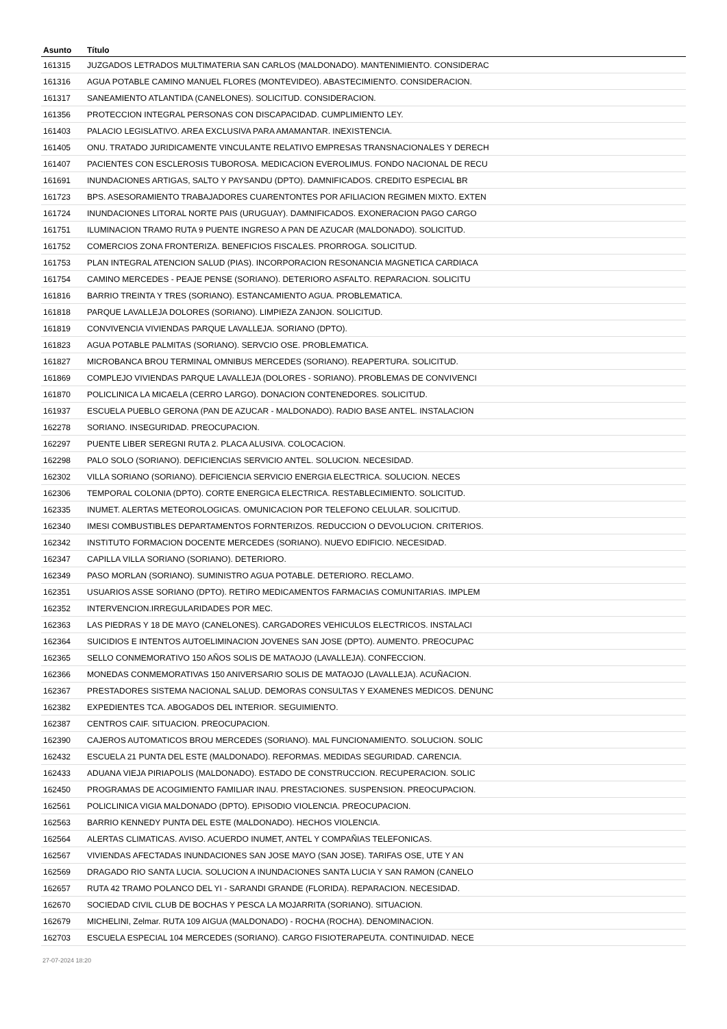| Asunto | Título |
| --- | --- |
| 161315 | JUZGADOS LETRADOS MULTIMATERIA SAN CARLOS (MALDONADO). MANTENIMIENTO. CONSIDERAC |
| 161316 | AGUA POTABLE CAMINO MANUEL FLORES (MONTEVIDEO). ABASTECIMIENTO. CONSIDERACION. |
| 161317 | SANEAMIENTO ATLANTIDA (CANELONES). SOLICITUD. CONSIDERACION. |
| 161356 | PROTECCION INTEGRAL PERSONAS CON DISCAPACIDAD. CUMPLIMIENTO LEY. |
| 161403 | PALACIO LEGISLATIVO. AREA EXCLUSIVA PARA AMAMANTAR. INEXISTENCIA. |
| 161405 | ONU. TRATADO JURIDICAMENTE VINCULANTE RELATIVO EMPRESAS TRANSNACIONALES Y DERECH |
| 161407 | PACIENTES CON ESCLEROSIS TUBOROSA. MEDICACION EVEROLIMUS. FONDO NACIONAL DE RECU |
| 161691 | INUNDACIONES ARTIGAS, SALTO Y PAYSANDU (DPTO). DAMNIFICADOS. CREDITO ESPECIAL BR |
| 161723 | BPS. ASESORAMIENTO TRABAJADORES CUARENTONTES POR AFILIACION REGIMEN MIXTO. EXTEN |
| 161724 | INUNDACIONES LITORAL NORTE PAIS (URUGUAY). DAMNIFICADOS. EXONERACION PAGO CARGO |
| 161751 | ILUMINACION TRAMO RUTA 9 PUENTE INGRESO A PAN DE AZUCAR (MALDONADO). SOLICITUD. |
| 161752 | COMERCIOS ZONA FRONTERIZA. BENEFICIOS FISCALES. PRORROGA. SOLICITUD. |
| 161753 | PLAN INTEGRAL ATENCION SALUD (PIAS). INCORPORACION RESONANCIA MAGNETICA CARDIACA |
| 161754 | CAMINO MERCEDES - PEAJE PENSE (SORIANO). DETERIORO ASFALTO. REPARACION. SOLICITU |
| 161816 | BARRIO TREINTA Y TRES (SORIANO). ESTANCAMIENTO AGUA. PROBLEMATICA. |
| 161818 | PARQUE LAVALLEJA DOLORES (SORIANO). LIMPIEZA ZANJON. SOLICITUD. |
| 161819 | CONVIVENCIA VIVIENDAS PARQUE LAVALLEJA. SORIANO (DPTO). |
| 161823 | AGUA POTABLE PALMITAS (SORIANO). SERVCIO OSE. PROBLEMATICA. |
| 161827 | MICROBANCA BROU TERMINAL OMNIBUS MERCEDES (SORIANO). REAPERTURA. SOLICITUD. |
| 161869 | COMPLEJO VIVIENDAS PARQUE LAVALLEJA (DOLORES - SORIANO). PROBLEMAS DE CONVIVENCI |
| 161870 | POLICLINICA LA MICAELA (CERRO LARGO). DONACION CONTENEDORES. SOLICITUD. |
| 161937 | ESCUELA PUEBLO GERONA (PAN DE AZUCAR - MALDONADO). RADIO BASE ANTEL. INSTALACION |
| 162278 | SORIANO. INSEGURIDAD. PREOCUPACION. |
| 162297 | PUENTE LIBER SEREGNI RUTA 2. PLACA ALUSIVA. COLOCACION. |
| 162298 | PALO SOLO (SORIANO). DEFICIENCIAS SERVICIO ANTEL. SOLUCION. NECESIDAD. |
| 162302 | VILLA SORIANO (SORIANO). DEFICIENCIA SERVICIO ENERGIA ELECTRICA. SOLUCION. NECES |
| 162306 | TEMPORAL COLONIA (DPTO). CORTE ENERGICA ELECTRICA. RESTABLECIMIENTO. SOLICITUD. |
| 162335 | INUMET. ALERTAS METEOROLOGICAS. OMUNICACION POR TELEFONO CELULAR. SOLICITUD. |
| 162340 | IMESI COMBUSTIBLES DEPARTAMENTOS FORNTERIZOS. REDUCCION O DEVOLUCION. CRITERIOS. |
| 162342 | INSTITUTO FORMACION DOCENTE MERCEDES (SORIANO). NUEVO EDIFICIO. NECESIDAD. |
| 162347 | CAPILLA VILLA SORIANO (SORIANO). DETERIORO. |
| 162349 | PASO MORLAN (SORIANO). SUMINISTRO AGUA POTABLE. DETERIORO. RECLAMO. |
| 162351 | USUARIOS ASSE SORIANO (DPTO). RETIRO MEDICAMENTOS FARMACIAS COMUNITARIAS. IMPLEM |
| 162352 | INTERVENCION.IRREGULARIDADES POR MEC. |
| 162363 | LAS PIEDRAS Y 18 DE MAYO (CANELONES). CARGADORES VEHICULOS ELECTRICOS. INSTALACI |
| 162364 | SUICIDIOS E INTENTOS AUTOELIMINACION JOVENES SAN JOSE (DPTO). AUMENTO. PREOCUPAC |
| 162365 | SELLO CONMEMORATIVO 150 AÑOS SOLIS DE MATAOJO (LAVALLEJA). CONFECCION. |
| 162366 | MONEDAS CONMEMORATIVAS 150 ANIVERSARIO SOLIS DE MATAOJO (LAVALLEJA). ACUÑACION. |
| 162367 | PRESTADORES SISTEMA NACIONAL SALUD. DEMORAS CONSULTAS Y EXAMENES MEDICOS. DENUNC |
| 162382 | EXPEDIENTES TCA. ABOGADOS DEL INTERIOR. SEGUIMIENTO. |
| 162387 | CENTROS CAIF. SITUACION. PREOCUPACION. |
| 162390 | CAJEROS AUTOMATICOS BROU MERCEDES (SORIANO). MAL FUNCIONAMIENTO. SOLUCION. SOLIC |
| 162432 | ESCUELA 21 PUNTA DEL ESTE (MALDONADO). REFORMAS. MEDIDAS SEGURIDAD. CARENCIA. |
| 162433 | ADUANA VIEJA PIRIAPOLIS (MALDONADO). ESTADO DE CONSTRUCCION. RECUPERACION. SOLIC |
| 162450 | PROGRAMAS DE ACOGIMIENTO FAMILIAR INAU. PRESTACIONES. SUSPENSION. PREOCUPACION. |
| 162561 | POLICLINICA VIGIA MALDONADO (DPTO). EPISODIO VIOLENCIA. PREOCUPACION. |
| 162563 | BARRIO KENNEDY PUNTA DEL ESTE (MALDONADO). HECHOS VIOLENCIA. |
| 162564 | ALERTAS CLIMATICAS. AVISO. ACUERDO INUMET, ANTEL Y COMPAÑIAS TELEFONICAS. |
| 162567 | VIVIENDAS AFECTADAS INUNDACIONES SAN JOSE MAYO (SAN JOSE). TARIFAS OSE, UTE Y AN |
| 162569 | DRAGADO RIO SANTA LUCIA. SOLUCION A INUNDACIONES SANTA LUCIA Y SAN RAMON (CANELO |
| 162657 | RUTA 42 TRAMO POLANCO DEL YI - SARANDI GRANDE (FLORIDA). REPARACION. NECESIDAD. |
| 162670 | SOCIEDAD CIVIL CLUB DE BOCHAS Y PESCA LA MOJARRITA (SORIANO). SITUACION. |
| 162679 | MICHELINI, Zelmar. RUTA 109 AIGUA (MALDONADO) - ROCHA (ROCHA). DENOMINACION. |
| 162703 | ESCUELA ESPECIAL 104 MERCEDES (SORIANO). CARGO FISIOTERAPEUTA. CONTINUIDAD. NECE |
27-07-2024 18:20